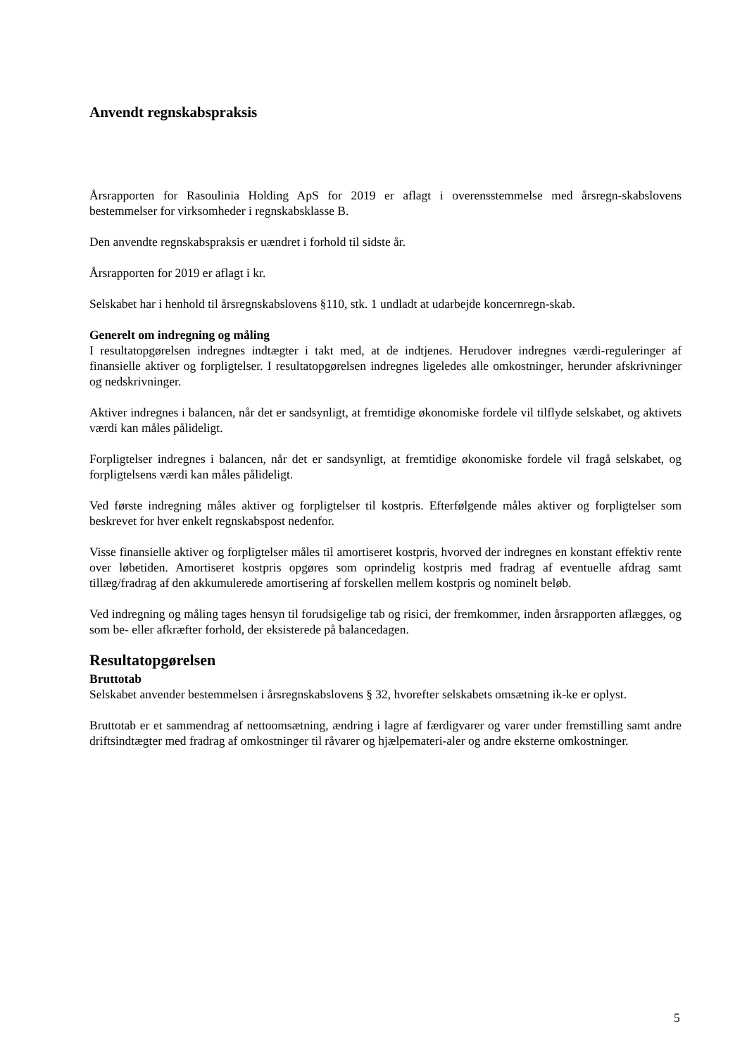Anvendt regnskabspraksis
Årsrapporten for Rasoulinia Holding ApS for 2019 er aflagt i overensstemmelse med årsregn-skabslovens bestemmelser for virksomheder i regnskabsklasse B.
Den anvendte regnskabspraksis er uændret i forhold til sidste år.
Årsrapporten for 2019 er aflagt i kr.
Selskabet har i henhold til årsregnskabslovens §110, stk. 1 undladt at udarbejde koncernregn-skab.
Generelt om indregning og måling
I resultatopgørelsen indregnes indtægter i takt med, at de indtjenes. Herudover indregnes værdi-reguleringer af finansielle aktiver og forpligtelser. I resultatopgørelsen indregnes ligeledes alle omkostninger, herunder afskrivninger og nedskrivninger.
Aktiver indregnes i balancen, når det er sandsynligt, at fremtidige økonomiske fordele vil tilflyde selskabet, og aktivets værdi kan måles pålideligt.
Forpligtelser indregnes i balancen, når det er sandsynligt, at fremtidige økonomiske fordele vil fragå selskabet, og forpligtelsens værdi kan måles pålideligt.
Ved første indregning måles aktiver og forpligtelser til kostpris. Efterfølgende måles aktiver og forpligtelser som beskrevet for hver enkelt regnskabspost nedenfor.
Visse finansielle aktiver og forpligtelser måles til amortiseret kostpris, hvorved der indregnes en konstant effektiv rente over løbetiden. Amortiseret kostpris opgøres som oprindelig kostpris med fradrag af eventuelle afdrag samt tillæg/fradrag af den akkumulerede amortisering af forskellen mellem kostpris og nominelt beløb.
Ved indregning og måling tages hensyn til forudsigelige tab og risici, der fremkommer, inden årsrapporten aflægges, og som be- eller afkræfter forhold, der eksisterede på balancedagen.
Resultatopgørelsen
Bruttotab
Selskabet anvender bestemmelsen i årsregnskabslovens § 32, hvorefter selskabets omsætning ik-ke er oplyst.
Bruttotab er et sammendrag af nettoomsætning, ændring i lagre af færdigvarer og varer under fremstilling samt andre driftsindtægter med fradrag af omkostninger til råvarer og hjælpemateri-aler og andre eksterne omkostninger.
5